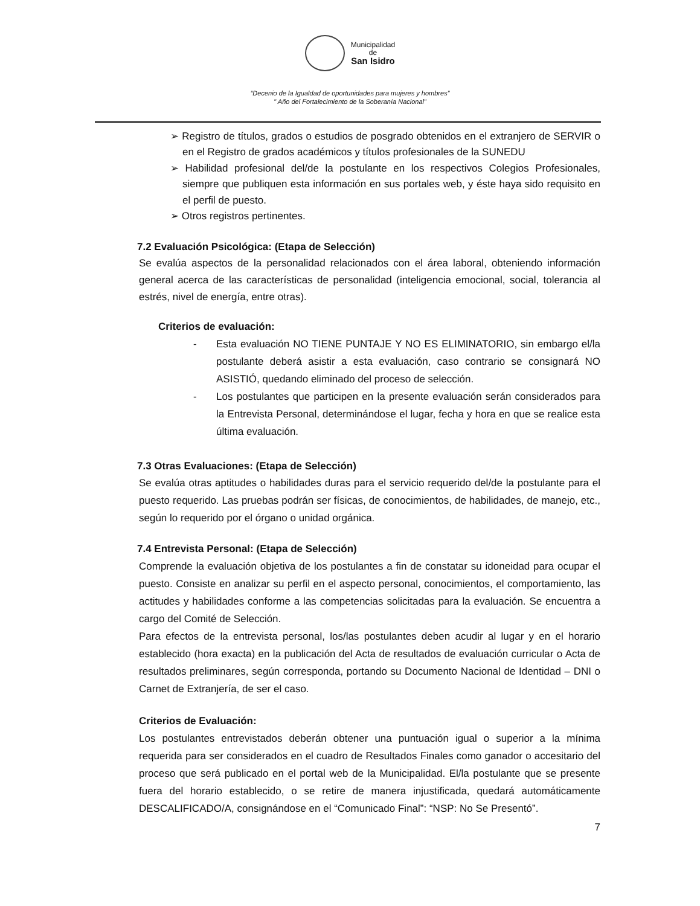Municipalidad
de
San Isidro
“Decenio de la Igualdad de oportunidades para mujeres y hombres”
" Año del Fortalecimiento de la Soberanía Nacional”
➢ Registro de títulos, grados o estudios de posgrado obtenidos en el extranjero de SERVIR o en el Registro de grados académicos y títulos profesionales de la SUNEDU
➢ Habilidad profesional del/de la postulante en los respectivos Colegios Profesionales, siempre que publiquen esta información en sus portales web, y éste haya sido requisito en el perfil de puesto.
➢ Otros registros pertinentes.
7.2 Evaluación Psicológica: (Etapa de Selección)
Se evalúa aspectos de la personalidad relacionados con el área laboral, obteniendo información general acerca de las características de personalidad (inteligencia emocional, social, tolerancia al estrés, nivel de energía, entre otras).
Criterios de evaluación:
- Esta evaluación NO TIENE PUNTAJE Y NO ES ELIMINATORIO, sin embargo el/la postulante deberá asistir a esta evaluación, caso contrario se consignará NO ASISTIÓ, quedando eliminado del proceso de selección.
- Los postulantes que participen en la presente evaluación serán considerados para la Entrevista Personal, determinándose el lugar, fecha y hora en que se realice esta última evaluación.
7.3 Otras Evaluaciones: (Etapa de Selección)
Se evalúa otras aptitudes o habilidades duras para el servicio requerido del/de la postulante para el puesto requerido. Las pruebas podrán ser físicas, de conocimientos, de habilidades, de manejo, etc., según lo requerido por el órgano o unidad orgánica.
7.4 Entrevista Personal: (Etapa de Selección)
Comprende la evaluación objetiva de los postulantes a fin de constatar su idoneidad para ocupar el puesto. Consiste en analizar su perfil en el aspecto personal, conocimientos, el comportamiento, las actitudes y habilidades conforme a las competencias solicitadas para la evaluación. Se encuentra a cargo del Comité de Selección.
Para efectos de la entrevista personal, los/las postulantes deben acudir al lugar y en el horario establecido (hora exacta) en la publicación del Acta de resultados de evaluación curricular o Acta de resultados preliminares, según corresponda, portando su Documento Nacional de Identidad – DNI o Carnet de Extranjería, de ser el caso.
Criterios de Evaluación:
Los postulantes entrevistados deberán obtener una puntuación igual o superior a la mínima requerida para ser considerados en el cuadro de Resultados Finales como ganador o accesitario del proceso que será publicado en el portal web de la Municipalidad. El/la postulante que se presente fuera del horario establecido, o se retire de manera injustificada, quedará automáticamente DESCALIFICADO/A, consignándose en el “Comunicado Final”: “NSP: No Se Presentó”.
7